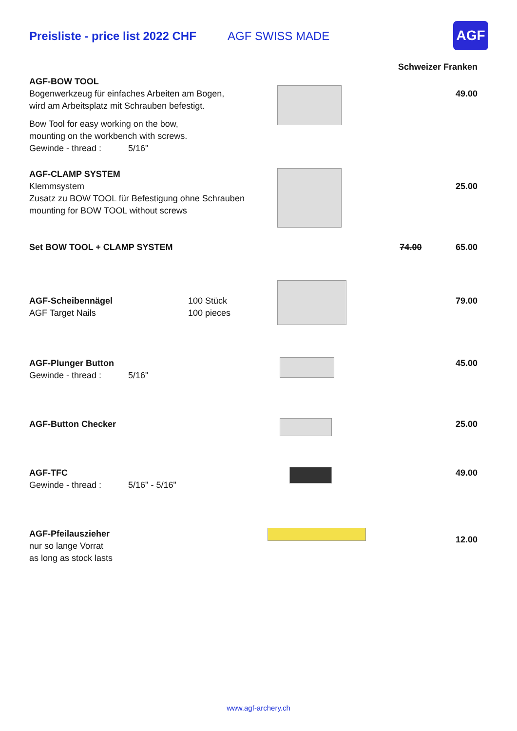Preisliste - price list 2022 CHF
AGF SWISS MADE
AGF
| | | | Schweizer Franken | |
| AGF-BOW TOOL Bogenwerkzeug für einfaches Arbeiten am Bogen, wird am Arbeitsplatz mit Schrauben befestigt. Bow Tool for easy working on the bow, mounting on the workbench with screws. Gewinde - thread : 5/16" | | | | 49.00 |
| AGF-CLAMP SYSTEM Klemmsystem Zusatz zu BOW TOOL für Befestigung ohne Schrauben mounting for BOW TOOL without screws | | | | 25.00 |
| Set BOW TOOL + CLAMP SYSTEM | | | 74.00 | 65.00 |
| AGF-Scheibennägel AGF Target Nails | 100 Stück 100 pieces | | | 79.00 |
| AGF-Plunger Button Gewinde - thread : 5/16" | | | | 45.00 |
| AGF-Button Checker | | | | 25.00 |
| AGF-TFC Gewinde - thread : 5/16" - 5/16" | | | | 49.00 |
| AGF-Pfeilauszieher nur so lange Vorrat as long as stock lasts | | | | 12.00 |
www.agf-archery.ch